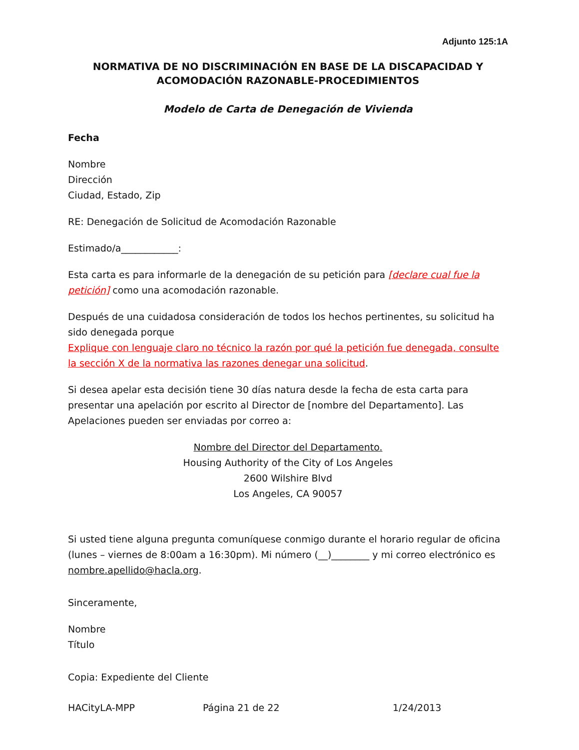Adjunto 125:1A
NORMATIVA DE NO DISCRIMINACIÓN EN BASE DE LA DISCAPACIDAD Y ACOMODACIÓN RAZONABLE-PROCEDIMIENTOS
Modelo de Carta de Denegación de Vivienda
Fecha
Nombre
Dirección
Ciudad, Estado, Zip
RE: Denegación de Solicitud de Acomodación Razonable
Estimado/a____________:
Esta carta es para informarle de la denegación de su petición para [declare cual fue la petición] como una acomodación razonable.
Después de una cuidadosa consideración de todos los hechos pertinentes, su solicitud ha sido denegada porque
Explique con lenguaje claro no técnico la razón por qué la petición fue denegada, consulte la sección X de la normativa las razones denegar una solicitud.
Si desea apelar esta decisión tiene 30 días natura desde la fecha de esta carta para presentar una apelación por escrito al Director de [nombre del Departamento]. Las Apelaciones pueden ser enviadas por correo a:
Nombre del Director del Departamento.
Housing Authority of the City of Los Angeles
2600 Wilshire Blvd
Los Angeles, CA 90057
Si usted tiene alguna pregunta comuníquese conmigo durante el horario regular de oficina (lunes – viernes de 8:00am a 16:30pm). Mi número (__)________ y mi correo electrónico es nombre.apellido@hacla.org.
Sinceramente,
Nombre
Título
Copia: Expediente del Cliente
HACityLA-MPP Página 21 de 22 1/24/2013